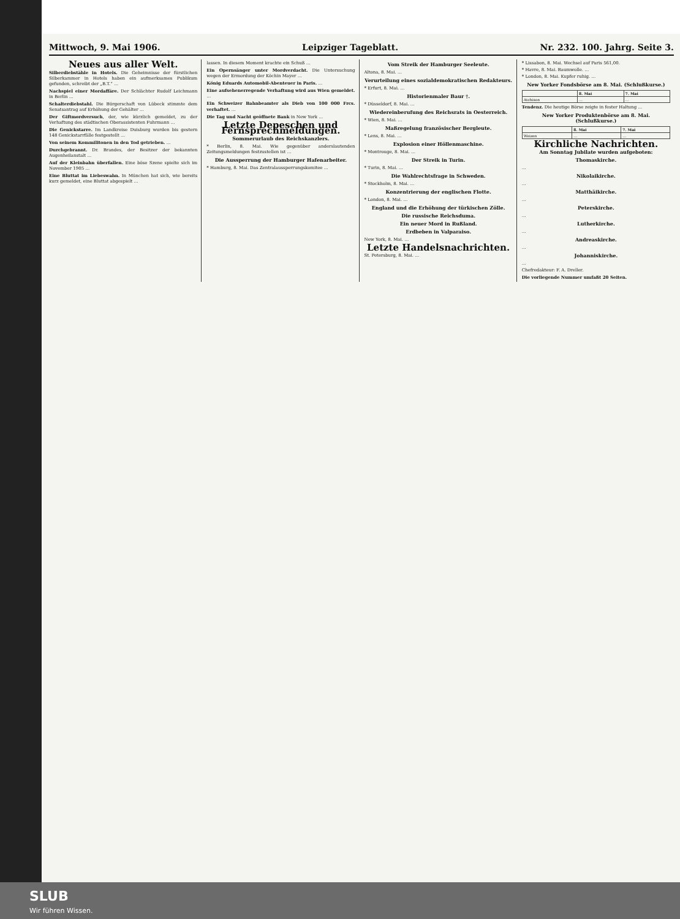Mittwoch, 9. Mai 1906. Leipziger Tageblatt. Nr. 232. 100. Jahrg. Seite 3.
Neues aus aller Welt.
Silberdiebstähle in Hotels. Die Geheimnisse der fürstlichen Silberkammer in Hotels haben ein aufmerksames Publikum gefunden, schreibt der „B.T.“ …
Nachspiel einer Mordaffäre. Der Schlächter Rudolf Leichmann in Berlin …
Schalterdiebstahl. Die Bürgerschaft von Lübeck stimmte dem Senatsantrag auf Erhöhung der Gehälter …
Der Giftmordversuch, der, wie kürzlich gemeldet, zu der Verhaftung des städtischen Oberassistenten Fuhrmann …
Die Genickstarre. Im Landkreise Duisburg wurden bis gestern 148 Genickstarrfälle festgestellt …
Von seinem Kommilitonen in den Tod getrieben. …
Durchgebrannt. Dr. Brandes, der Besitzer der bekannten Augenheilanstalt …
Auf der Kleinbahn überfallen. Eine böse Szene spielte sich im November 1905 …
Eine Bluttat im Liebeswahn. In München hat sich, wie bereits kurz gemeldet, eine Bluttat abgespielt …
lassen. In diesem Moment krachte ein Schuß …
Ein Opernsänger unter Mordverdacht. Die Untersuchung wegen der Ermordung der Köchin Mayer …
König Eduards Automobil-Abenteuer in Paris. …
Eine aufsehenerregende Verhaftung wird aus Wien gemeldet. …
Ein Schweizer Bahnbeamter als Dieb von 100 000 Frcs. verhaftet. …
Die Tag und Nacht geöffnete Bank in New York …
Letzte Depeschen und Fernsprechmeldungen.
Sommerurlaub des Reichskanzlers.
* Berlin, 8. Mai. Wie gegenüber anderslautenden Zeitungsmeldungen festzustellen ist …
Die Aussperrung der Hamburger Hafenarbeiter.
* Hamburg, 8. Mai. Das Zentralaussperrungskomitee …
Vom Streik der Hamburger Seeleute.
Altona, 8. Mai. …
Verurteilung eines sozialdemokratischen Redakteurs.
* Erfurt, 8. Mai. …
Historienmaler Baur †.
* Düsseldorf, 8. Mai. …
Wiedereinberufung des Reichsrats in Oesterreich.
* Wien, 8. Mai. …
Maßregelung französischer Bergleute.
* Lens, 8. Mai. …
Explosion einer Höllenmaschine.
* Montrouge, 8. Mai. …
Der Streik in Turin.
* Turin, 8. Mai. …
Die Wahlrechtsfrage in Schweden.
* Stockholm, 8. Mai. …
Konzentrierung der englischen Flotte.
* London, 8. Mai. …
England und die Erhöhung der türkischen Zölle.
Die russische Reichsduma.
Ein neuer Mord in Rußland.
Erdbeben in Valparaiso.
New York, 8. Mai. …
Letzte Handelsnachrichten.
St. Petersburg, 8. Mai. …
* Lissabon, 8. Mai. Wechsel auf Paris 561,00.
* Havre, 8. Mai. Baumwolle. …
* London, 8. Mai. Kupfer ruhig. …
New Yorker Fondsbörse am 8. Mai. (Schlußkurse.)
| | 8. Mai | 7. Mai |
| --- | --- | --- |
| Atchison | … | … |
Tendenz. Die heutige Börse zeigte in fester Haltung …
New Yorker Produktenbörse am 8. Mai. (Schlußkurse.)
| | 8. Mai | 7. Mai |
| --- | --- | --- |
| Weizen | … | … |
Kirchliche Nachrichten.
Am Sonntag Jubilate wurden aufgeboten:
Thomaskirche.
…
Nikolaikirche.
…
Matthäikirche.
…
Peterskirche.
…
Lutherkirche.
…
Andreaskirche.
…
Johanniskirche.
…
Chefredakteur: F. A. Dreller.
Die vorliegende Nummer umfaßt 20 Seiten.
SLUB
Wir führen Wissen.